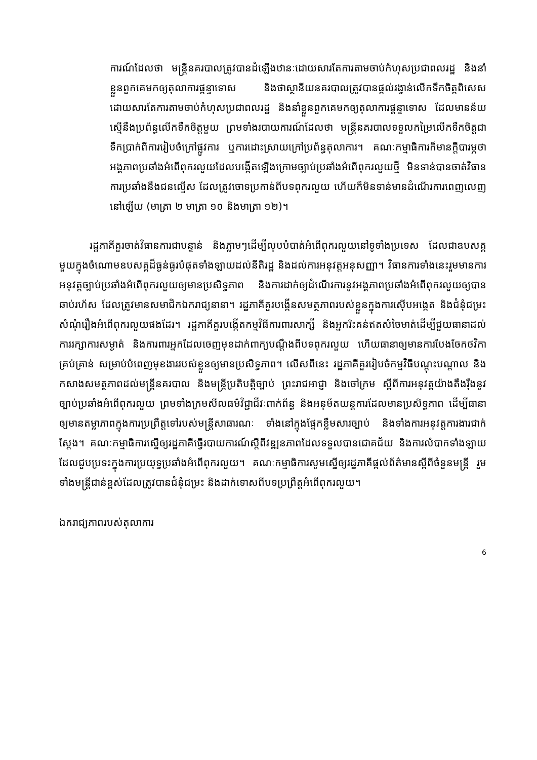ការណ៍ដែលថា មន្ត្រីនគរបាលត្រូវបានដំឡើងឋានៈដោយសារតែការតាមចាប់កំហុសប្រជាពលរដ្ឋ និងនាំខ្លួនពួកគេមកឲ្យតុលាការផ្តន្ទាទោស និងថាស្ថានីយនគរបាលត្រូវបានផ្តល់រង្វាន់លើកទឹកចិត្តពិសេស ដោយសារតែការតាមចាប់កំហុសប្រជាពលរដ្ឋ និងនាំខ្លួនពួកគេមកឲ្យតុលាការផ្តន្ទាទោស ដែលមានន័យស្មើនឹងប្រព័ន្ធលើកទឹកចិត្តមួយ ព្រមទាំងរបាយការណ៍ដែលថា មន្ត្រីនគរបាលទទួលកម្រៃលើកទឹកចិត្តជាទឹកប្រាក់ពីការរៀបចំក្រៅផ្លូវការ ឬការដោះស្រាយក្រៅប្រព័ន្ធតុលាការ។ គណៈកម្មាធិការក៏មានក្តីបារម្ភថា អង្គភាពប្រឆាំងអំពើពុករលួយដែលបង្កើតឡើងក្រោមច្បាប់ប្រឆាំងអំពើពុករលួយថ្មី មិនទាន់បានចាត់វិធានការប្រឆាំងនឹងជនល្មើស ដែលត្រូវចោទប្រកាន់ពីបទពុករលួយ ហើយក៏មិនទាន់មានដំណើរការពេញលេញនៅឡើយ (មាត្រា ២ មាត្រា ១០ និងមាត្រា ១២)។
រដ្ឋភាគីគួរចាត់វិធានការជាបន្ទាន់ និងភ្លាមៗដើម្បីលុបបំបាត់អំពើពុករលួយនៅទូទាំងប្រទេស ដែលជាឧបសគ្គមួយក្នុងចំណោមឧបសគ្គដ៏ធ្ងន់ធ្ងរបំផុតទាំងឡាយដល់នីតិរដ្ឋ និងដល់ការអនុវត្តអនុសញ្ញា។ វិធានការទាំងនេះរួមមានការអនុវត្តច្បាប់ប្រឆាំងអំពើពុករលួយឲ្យមានប្រសិទ្ធភាព និងការដាក់ឲ្យដំណើរការនូវអង្គភាពប្រឆាំងអំពើពុករលួយឲ្យបានឆាប់រហ័ស ដែលត្រូវមានសមាជិកឯករាជ្យនានា។ រដ្ឋភាគីគួរបង្កើនសមត្ថភាពរបស់ខ្លួនក្នុងការស៊ើបអង្កេត និងជំនុំជម្រះសំណុំរឿងអំពើពុករលួយផងដែរ។ រដ្ឋភាគីគួរបង្កើតកម្មវិធីការពារសាក្សី និងអ្នករិះគន់ឥតសំចៃមាត់ដើម្បីជួយធានាដល់ការរក្សាការសម្ងាត់ និងការពារអ្នកដែលចេញមុខដាក់ពាក្យបណ្តឹងពីបទពុករលួយ ហើយធានាឲ្យមានការបែងចែកថវិកាគ្រប់គ្រាន់ សម្រាប់បំពេញមុខងាររបស់ខ្លួនឲ្យមានប្រសិទ្ធភាព។ លើសពីនេះ រដ្ឋភាគីគួររៀបចំកម្មវិធីបណ្តុះបណ្តាល និងកសាងសមត្ថភាពដល់មន្ត្រីនគរបាល និងមន្ត្រីប្រតិបត្តិច្បាប់ ព្រះរាជអាជ្ញា និងចៅក្រម ស្តីពីការអនុវត្តយ៉ាងតឹងរ៉ឹងនូវច្បាប់ប្រឆាំងអំពើពុករលួយ ព្រមទាំងក្រមសីលធម៌វិជ្ជាជីវៈពាក់ព័ន្ធ និងអនុម័តយន្តការដែលមានប្រសិទ្ធភាព ដើម្បីធានាឲ្យមានតម្លាភាពក្នុងការប្រព្រឹត្តទៅរបស់មន្ត្រីសាធារណៈ ទាំងនៅក្នុងផ្នែកខ្លឹមសារច្បាប់ និងទាំងការអនុវត្តការងារជាក់ស្តែង។ គណៈកម្មាធិការស្នើឲ្យរដ្ឋភាគីធ្វើរបាយការណ៍ស្តីពីវឌ្ឍនភាពដែលទទួលបានជោគជ័យ និងការលំបាកទាំងឡាយដែលជួបប្រទះក្នុងការប្រយុទ្ធប្រឆាំងអំពើពុករលួយ។ គណៈកម្មាធិការសូមស្នើឲ្យរដ្ឋភាគីផ្តល់ព័ត៌មានស្តីពីចំនួនមន្ត្រី រួមទាំងមន្ត្រីជាន់ខ្ពស់ដែលត្រូវបានជំនុំជម្រះ និងដាក់ទោសពីបទប្រព្រឹត្តអំពើពុករលួយ។
ឯករាជ្យភាពរបស់តុលាការ
6